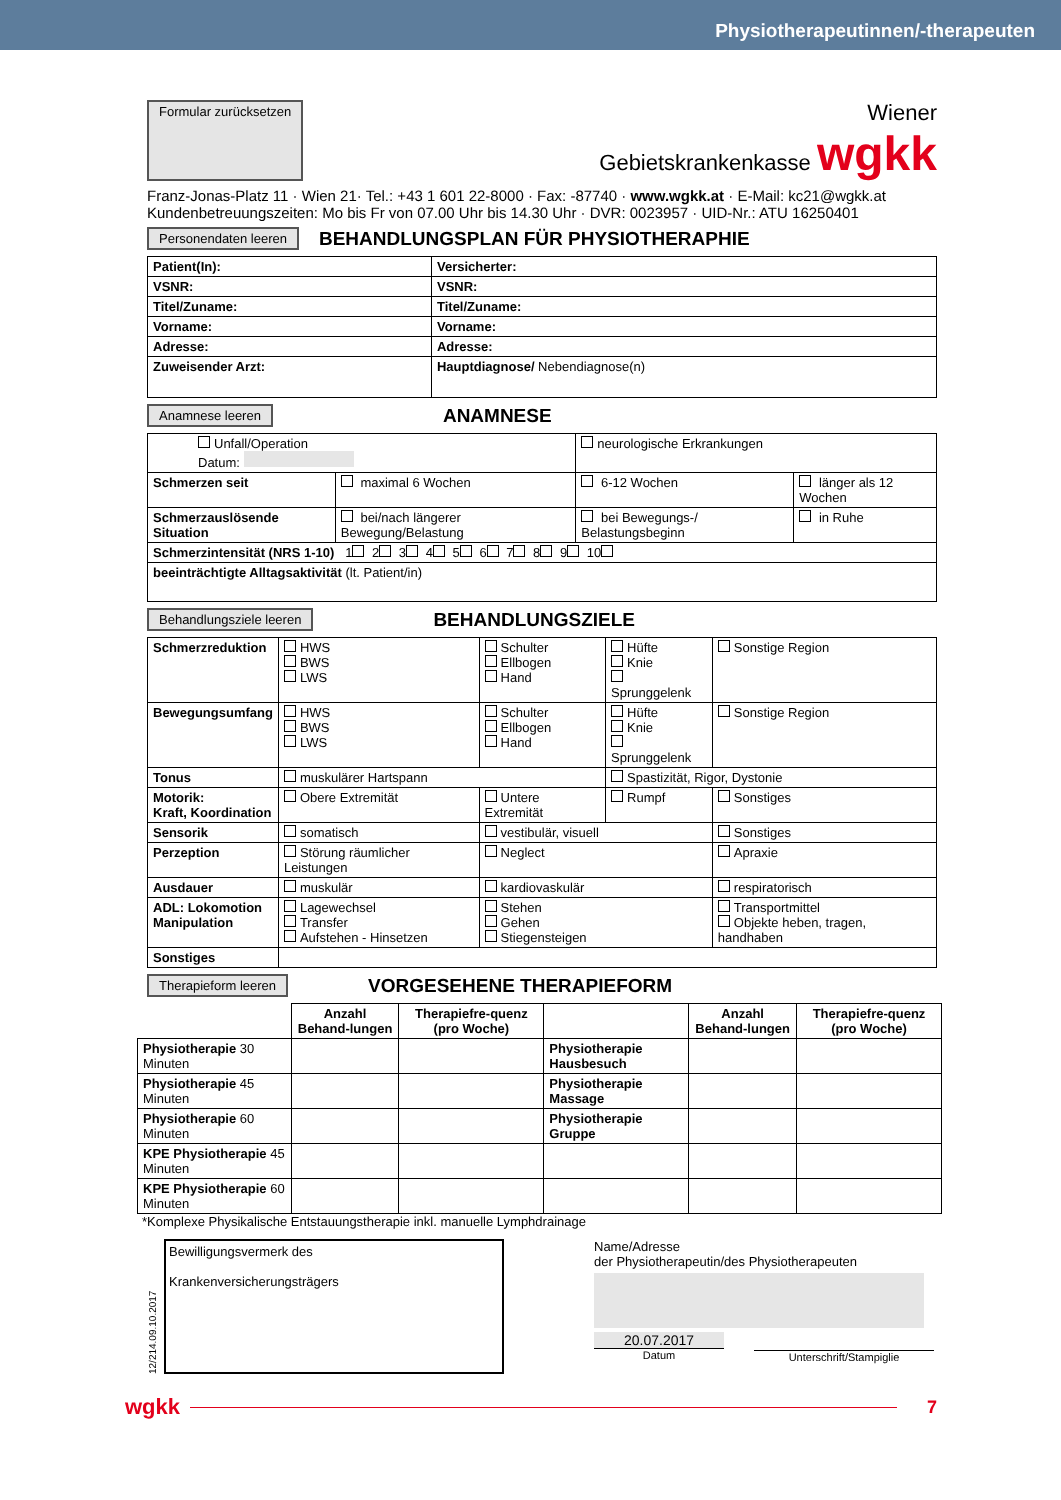Physiotherapeutinnen/-therapeuten
Formular zurücksetzen
Wiener
Gebietskrankenkasse wgkk
Franz-Jonas-Platz 11 · Wien 21· Tel.: +43 1 601 22-8000 · Fax: -87740 · www.wgkk.at · E-Mail: kc21@wgkk.at
Kundenbetreuungszeiten: Mo bis Fr von 07.00 Uhr bis 14.30 Uhr · DVR: 0023957 · UID-Nr.: ATU 16250401
Personendaten leeren
BEHANDLUNGSPLAN FÜR PHYSIOTHERAPHIE
| Patient(In): | Versicherter: |
| VSNR: | VSNR: |
| Titel/Zuname: | Titel/Zuname: |
| Vorname: | Vorname: |
| Adresse: | Adresse: |
| Zuweisender Arzt: | Hauptdiagnose/ Nebendiagnose(n) |
Anamnese leeren
ANAMNESE
| Unfall/Operation Datum: | | neurologische Erkrankungen | |
| Schmerzen seit | maximal 6 Wochen | 6-12 Wochen | länger als 12 Wochen |
| Schmerzauslösende Situation | bei/nach längerer Bewegung/Belastung | bei Bewegungs-/ Belastungsbeginn | in Ruhe |
| Schmerzintensität (NRS 1-10) 1 2 3 4 5 6 7 8 9 10 | | | |
| beeinträchtigte Alltagsaktivität (lt. Patient/in) | | | |
Behandlungsziele leeren
BEHANDLUNGSZIELE
| Schmerzreduktion | HWS BWS LWS | Schulter Ellbogen Hand | Hüfte Knie Sprunggelenk | Sonstige Region |
| Bewegungsumfang | HWS BWS LWS | Schulter Ellbogen Hand | Hüfte Knie Sprunggelenk | Sonstige Region |
| Tonus | muskulärer Hartspann | | Spastizität, Rigor, Dystonie | |
| Motorik: Kraft, Koordination | Obere Extremität | Untere Extremität | Rumpf | Sonstiges |
| Sensorik | somatisch | vestibulär, visuell | | Sonstiges |
| Perzeption | Störung räumlicher Leistungen | Neglect | | Apraxie |
| Ausdauer | muskulär | kardiovaskulär | | respiratorisch |
| ADL: Lokomotion Manipulation | Lagewechsel Transfer Aufstehen - Hinsetzen | Stehen Gehen Stiegensteigen | | Transportmittel Objekte heben, tragen, handhaben |
| Sonstiges | | | | |
Therapieform leeren
VORGESEHENE THERAPIEFORM
| | Anzahl Behand-lungen | Therapiefre-quenz (pro Woche) | | Anzahl Behand-lungen | Therapiefre-quenz (pro Woche) |
| Physiotherapie 30 Minuten | | | Physiotherapie Hausbesuch | | |
| Physiotherapie 45 Minuten | | | Physiotherapie Massage | | |
| Physiotherapie 60 Minuten | | | Physiotherapie Gruppe | | |
| KPE Physiotherapie 45 Minuten | | | | | |
| KPE Physiotherapie 60 Minuten | | | | | |
*Komplexe Physikalische Entstauungstherapie inkl. manuelle Lymphdrainage
12/214.09.10.2017
Bewilligungsvermerk des
Krankenversicherungsträgers
Name/Adresse
der Physiotherapeutin/des Physiotherapeuten
20.07.2017
Datum
Unterschrift/Stampiglie
wgkk
7